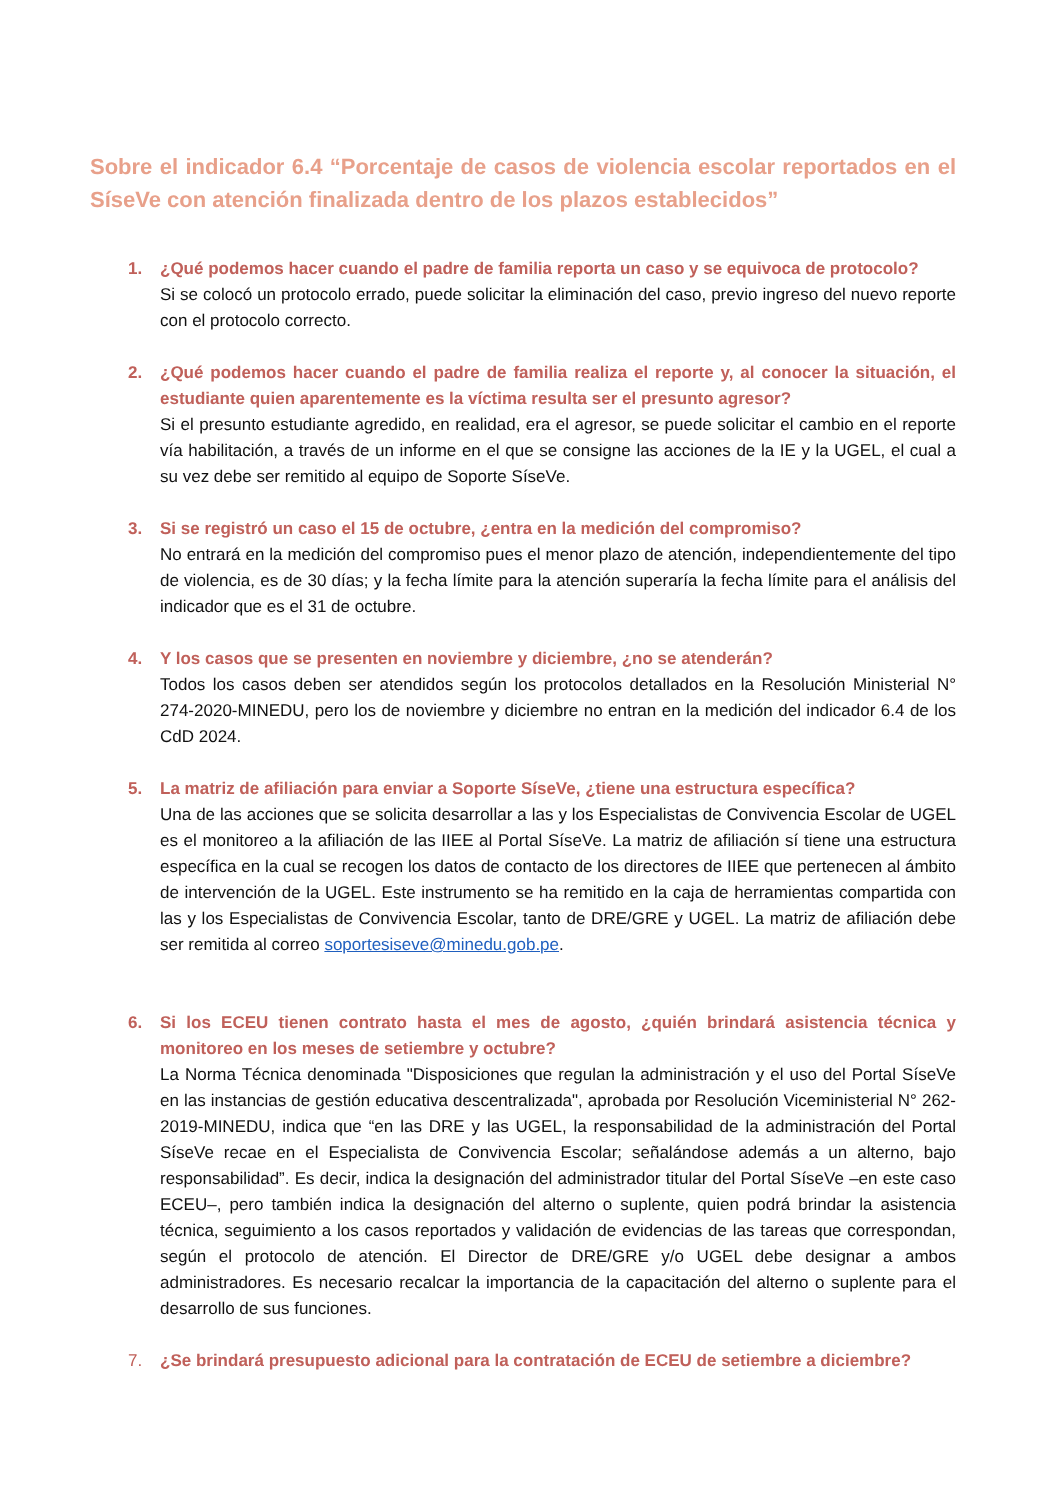Sobre el indicador 6.4 “Porcentaje de casos de violencia escolar reportados en el SíseVe con atención finalizada dentro de los plazos establecidos”
1. ¿Qué podemos hacer cuando el padre de familia reporta un caso y se equivoca de protocolo?
Si se colocó un protocolo errado, puede solicitar la eliminación del caso, previo ingreso del nuevo reporte con el protocolo correcto.
2. ¿Qué podemos hacer cuando el padre de familia realiza el reporte y, al conocer la situación, el estudiante quien aparentemente es la víctima resulta ser el presunto agresor?
Si el presunto estudiante agredido, en realidad, era el agresor, se puede solicitar el cambio en el reporte vía habilitación, a través de un informe en el que se consigne las acciones de la IE y la UGEL, el cual a su vez debe ser remitido al equipo de Soporte SíseVe.
3. Si se registró un caso el 15 de octubre, ¿entra en la medición del compromiso?
No entrará en la medición del compromiso pues el menor plazo de atención, independientemente del tipo de violencia, es de 30 días; y la fecha límite para la atención superaría la fecha límite para el análisis del indicador que es el 31 de octubre.
4. Y los casos que se presenten en noviembre y diciembre, ¿no se atenderán?
Todos los casos deben ser atendidos según los protocolos detallados en la Resolución Ministerial N° 274-2020-MINEDU, pero los de noviembre y diciembre no entran en la medición del indicador 6.4 de los CdD 2024.
5. La matriz de afiliación para enviar a Soporte SíseVe, ¿tiene una estructura específica?
Una de las acciones que se solicita desarrollar a las y los Especialistas de Convivencia Escolar de UGEL es el monitoreo a la afiliación de las IIEE al Portal SíseVe. La matriz de afiliación sí tiene una estructura específica en la cual se recogen los datos de contacto de los directores de IIEE que pertenecen al ámbito de intervención de la UGEL. Este instrumento se ha remitido en la caja de herramientas compartida con las y los Especialistas de Convivencia Escolar, tanto de DRE/GRE y UGEL. La matriz de afiliación debe ser remitida al correo soportesiseve@minedu.gob.pe.
6. Si los ECEU tienen contrato hasta el mes de agosto, ¿quién brindará asistencia técnica y monitoreo en los meses de setiembre y octubre?
La Norma Técnica denominada "Disposiciones que regulan la administración y el uso del Portal SíseVe en las instancias de gestión educativa descentralizada", aprobada por Resolución Viceministerial N° 262-2019-MINEDU, indica que “en las DRE y las UGEL, la responsabilidad de la administración del Portal SíseVe recae en el Especialista de Convivencia Escolar; señalándose además a un alterno, bajo responsabilidad”. Es decir, indica la designación del administrador titular del Portal SíseVe –en este caso ECEU–, pero también indica la designación del alterno o suplente, quien podrá brindar la asistencia técnica, seguimiento a los casos reportados y validación de evidencias de las tareas que correspondan, según el protocolo de atención. El Director de DRE/GRE y/o UGEL debe designar a ambos administradores. Es necesario recalcar la importancia de la capacitación del alterno o suplente para el desarrollo de sus funciones.
7. ¿Se brindará presupuesto adicional para la contratación de ECEU de setiembre a diciembre?